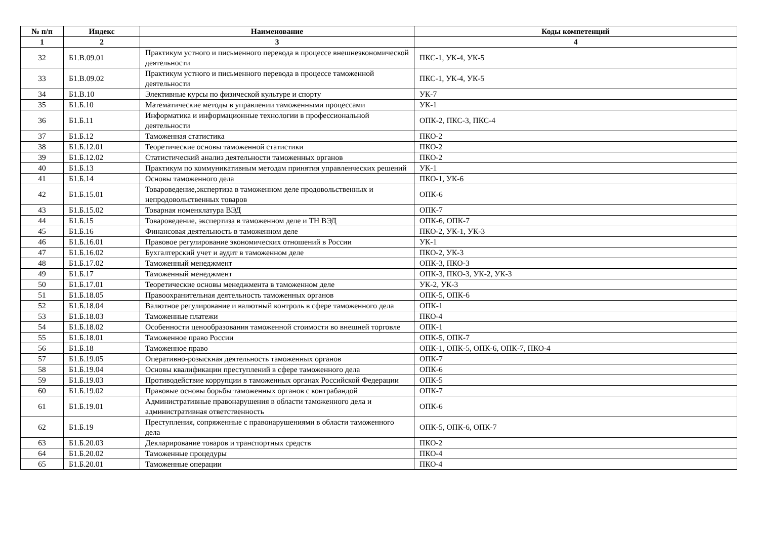| № п/п | Индекс | Наименование | Коды компетенций |
| --- | --- | --- | --- |
| 1 | 2 | 3 | 4 |
| 32 | Б1.В.09.01 | Практикум устного и письменного перевода в процессе внешнеэкономической деятельности | ПКС-1, УК-4, УК-5 |
| 33 | Б1.В.09.02 | Практикум устного и письменного перевода в процессе таможенной деятельности | ПКС-1, УК-4, УК-5 |
| 34 | Б1.В.10 | Элективные курсы по физической культуре и спорту | УК-7 |
| 35 | Б1.Б.10 | Математические методы в управлении таможенными процессами | УК-1 |
| 36 | Б1.Б.11 | Информатика и информационные технологии в профессиональной деятельности | ОПК-2, ПКС-3, ПКС-4 |
| 37 | Б1.Б.12 | Таможенная статистика | ПКО-2 |
| 38 | Б1.Б.12.01 | Теоретические основы таможенной статистики | ПКО-2 |
| 39 | Б1.Б.12.02 | Статистический анализ деятельности таможенных органов | ПКО-2 |
| 40 | Б1.Б.13 | Практикум по коммуникативным методам принятия управленческих решений | УК-1 |
| 41 | Б1.Б.14 | Основы таможенного дела | ПКО-1, УК-6 |
| 42 | Б1.Б.15.01 | Товароведение,экспертиза в таможенном деле продовольственных и непродовольственных товаров | ОПК-6 |
| 43 | Б1.Б.15.02 | Товарная номенклатура ВЭД | ОПК-7 |
| 44 | Б1.Б.15 | Товароведение, экспертиза в таможенном деле и ТН ВЭД | ОПК-6, ОПК-7 |
| 45 | Б1.Б.16 | Финансовая деятельность в таможенном деле | ПКО-2, УК-1, УК-3 |
| 46 | Б1.Б.16.01 | Правовое регулирование экономических отношений в России | УК-1 |
| 47 | Б1.Б.16.02 | Бухгалтерский учет и аудит в таможенном деле | ПКО-2, УК-3 |
| 48 | Б1.Б.17.02 | Таможенный менеджмент | ОПК-3, ПКО-3 |
| 49 | Б1.Б.17 | Таможенный менеджмент | ОПК-3, ПКО-3, УК-2, УК-3 |
| 50 | Б1.Б.17.01 | Теоретические основы менеджмента в таможенном деле | УК-2, УК-3 |
| 51 | Б1.Б.18.05 | Правоохранительная деятельность таможенных органов | ОПК-5, ОПК-6 |
| 52 | Б1.Б.18.04 | Валютное регулирование и валютный контроль в сфере таможенного дела | ОПК-1 |
| 53 | Б1.Б.18.03 | Таможенные платежи | ПКО-4 |
| 54 | Б1.Б.18.02 | Особенности ценообразования таможенной стоимости во внешней торговле | ОПК-1 |
| 55 | Б1.Б.18.01 | Таможенное право России | ОПК-5, ОПК-7 |
| 56 | Б1.Б.18 | Таможенное право | ОПК-1, ОПК-5, ОПК-6, ОПК-7, ПКО-4 |
| 57 | Б1.Б.19.05 | Оперативно-розыскная деятельность таможенных органов | ОПК-7 |
| 58 | Б1.Б.19.04 | Основы квалификации преступлений в сфере таможенного дела | ОПК-6 |
| 59 | Б1.Б.19.03 | Противодействие коррупции в таможенных органах Российской Федерации | ОПК-5 |
| 60 | Б1.Б.19.02 | Правовые основы борьбы таможенных органов с контрабандой | ОПК-7 |
| 61 | Б1.Б.19.01 | Административные правонарушения в области таможенного дела и административная ответственность | ОПК-6 |
| 62 | Б1.Б.19 | Преступления, сопряженные с правонарушениями в области таможенного дела | ОПК-5, ОПК-6, ОПК-7 |
| 63 | Б1.Б.20.03 | Декларирование товаров и транспортных средств | ПКО-2 |
| 64 | Б1.Б.20.02 | Таможенные процедуры | ПКО-4 |
| 65 | Б1.Б.20.01 | Таможенные операции | ПКО-4 |